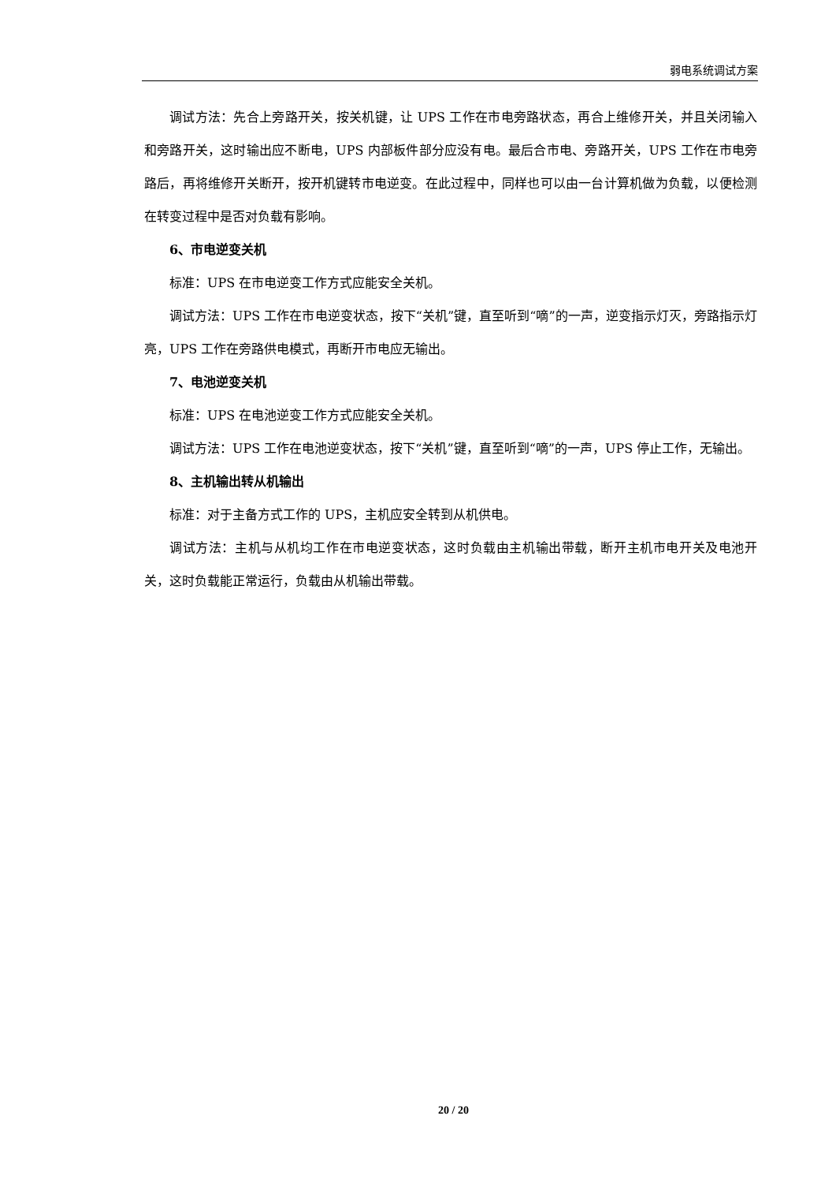弱电系统调试方案
调试方法：先合上旁路开关，按关机键，让 UPS 工作在市电旁路状态，再合上维修开关，并且关闭输入和旁路开关，这时输出应不断电，UPS 内部板件部分应没有电。最后合市电、旁路开关，UPS 工作在市电旁路后，再将维修开关断开，按开机键转市电逆变。在此过程中，同样也可以由一台计算机做为负载，以便检测在转变过程中是否对负载有影响。
6、市电逆变关机
标准：UPS 在市电逆变工作方式应能安全关机。
调试方法：UPS 工作在市电逆变状态，按下“关机”键，直至听到“嘀”的一声，逆变指示灯灭，旁路指示灯亮，UPS 工作在旁路供电模式，再断开市电应无输出。
7、电池逆变关机
标准：UPS 在电池逆变工作方式应能安全关机。
调试方法：UPS 工作在电池逆变状态，按下“关机”键，直至听到“嘀”的一声，UPS 停止工作，无输出。
8、主机输出转从机输出
标准：对于主备方式工作的 UPS，主机应安全转到从机供电。
调试方法：主机与从机均工作在市电逆变状态，这时负载由主机输出带载，断开主机市电开关及电池开关，这时负载能正常运行，负载由从机输出带载。
20 / 20